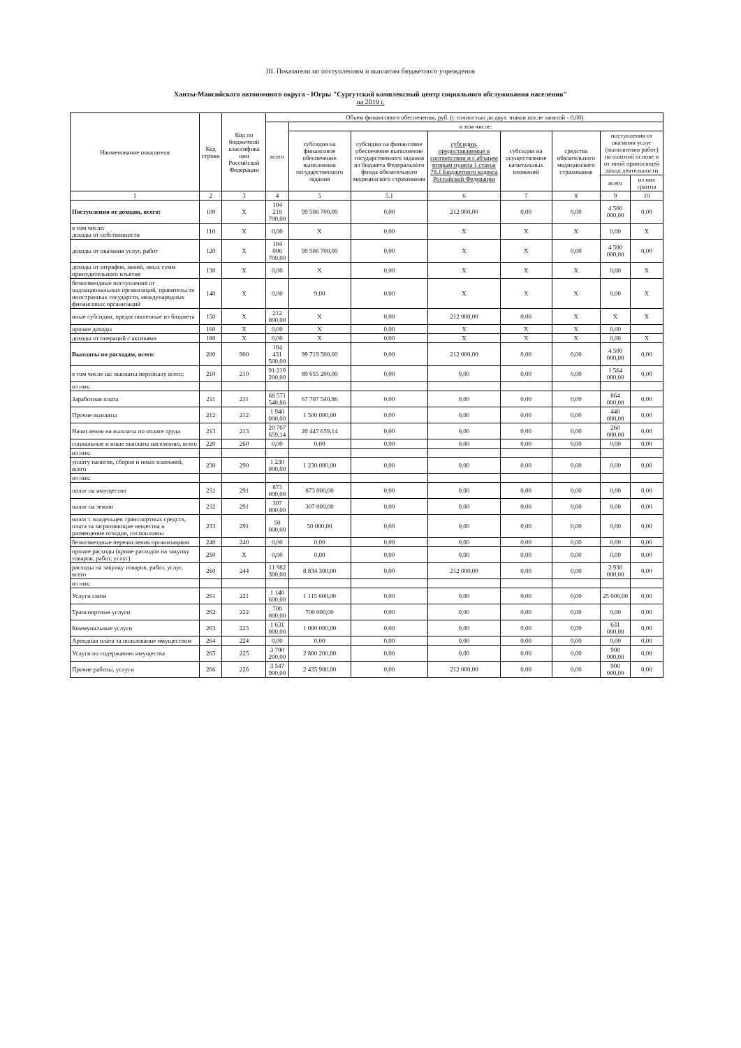III. Показатели по поступлениям и выплатам бюджетного учреждения
Ханты-Мансийского автономного округа - Югры "Сургутский комплексный центр социального обслуживания населения"
на 2019 г.
| Наименование показателя | Код строки | Код по бюджетной классифика ции Российской Федерации | Объем финансового обеспечения, руб. (с точностью до двух знаков после запятой - 0,00) | | | | | | | |
| --- | --- | --- | --- | --- | --- | --- | --- | --- | --- | --- |
| | | | всего | в том числе: | | | | | | |
| | | | | субсидия на финансовое обеспечение выполнения государственного задания | субсидии на финансовое обеспечение выполнение государственного задания из бюджета Федерального фонда обязательного медицинского страхования | субсидии, предоставляемые в соответствии и с абзацем вторым пункта 1 статьи 78.1 Бюджетного кодекса Российской Федерации | субсидии на осуществление капитальных вложений | средства обязательного медицинского страхования | поступления от оказания услуг (выполнения работ) на платной основе и от иной приносящей доход деятельности | |
| | | | | | | | | | всего | из них гранты |
| 1 | 2 | 3 | 4 | 5 | 5.1 | 6 | 7 | 8 | 9 | 10 |
| Поступления от доходов, всего: | 100 | X | 104 218 700,00 | 99 506 700,00 | 0,00 | 212 000,00 | 0,00 | 0,00 | 4 500 000,00 | 0,00 |
| в том числе: доходы от собственности | 110 | X | 0,00 | X | 0,00 | X | X | X | 0,00 | X |
| доходы от оказания услуг, работ | 120 | X | 104 006 700,00 | 99 506 700,00 | 0,00 | X | X | 0,00 | 4 500 000,00 | 0,00 |
| доходы от штрафов, пеней, иных сумм принудительного изъятия | 130 | X | 0,00 | X | 0,00 | X | X | X | 0,00 | X |
| безвозмездные поступления от наднациональных организаций, правительств иностранных государств, международных финансовых организаций | 140 | X | 0,00 | 9,00 | 0,00 | X | X | X | 0,00 | X |
| иные субсидии, предоставленные из бюджета | 150 | X | 212 000,00 | X | 0,00 | 212 000,00 | 0,00 | X | X | X |
| прочие доходы | 160 | X | 0,00 | X | 0,00 | X | X | X | 0,00 | |
| доходы от операций с активами | 180 | X | 0,00 | X | 0,00 | X | X | X | 0,00 | X |
| Выплаты по расходам, всего: | 200 | 900 | 104 431 500,00 | 99 719 500,00 | 0,00 | 212 000,00 | 0,00 | 0,00 | 4 500 000,00 | 0,00 |
| в том числе на: выплаты персоналу всего: | 210 | 210 | 91 219 200,00 | 89 655 200,00 | 0,00 | 0,00 | 0,00 | 0,00 | 1 564 000,00 | 0,00 |
| из них: | | | | | | | | | | |
| Заработная плата | 211 | 211 | 68 571 540,86 | 67 707 540,86 | 0,00 | 0,00 | 0,00 | 0,00 | 864 000,00 | 0,00 |
| Прочие выплаты | 212 | 212 | 1 940 000,00 | 1 500 000,00 | 0,00 | 0,00 | 0,00 | 0,00 | 440 000,00 | 0,00 |
| Начисления на выплаты по оплате труда | 213 | 213 | 20 707 659,14 | 20 447 659,14 | 0,00 | 0,00 | 0,00 | 0,00 | 260 000,00 | 0,00 |
| социальные и иные выплаты населению, всего | 220 | 260 | 0,00 | 0,00 | 0,00 | 0,00 | 0,00 | 0,00 | 0,00 | 0,00 |
| из них: | | | | | | | | | | |
| уплату налогов, сборов и иных платежей, всего | 230 | 290 | 1 230 000,00 | 1 230 000,00 | 0,00 | 0,00 | 0,00 | 0,00 | 0,00 | 0,00 |
| из них: | | | | | | | | | | |
| налог на имущество | 231 | 291 | 873 000,00 | 873 000,00 | 0,00 | 0,00 | 0,00 | 0,00 | 0,00 | 0,00 |
| налог на землю | 232 | 291 | 307 000,00 | 307 000,00 | 0,00 | 0,00 | 0,00 | 0,00 | 0,00 | 0,00 |
| налог с владельцев транспортных средств, плата за загрязняющие вещества и размещение отходов, госпошлины | 233 | 291 | 50 000,00 | 50 000,00 | 0,00 | 0,00 | 0,00 | 0,00 | 0,00 | 0,00 |
| безвозмездные перечисления организациям | 240 | 240 | 0,00 | 0,00 | 0,00 | 0,00 | 0,00 | 0,00 | 0,00 | 0,00 |
| прочие расходы (кроме расходов на закупку товаров, работ, услуг) | 250 | X | 0,00 | 0,00 | 0,00 | 0,00 | 0,00 | 0,00 | 0,00 | 0,00 |
| расходы на закупку товаров, работ, услуг, всего | 260 | 244 | 11 982 300,00 | 8 834 300,00 | 0,00 | 212 000,00 | 0,00 | 0,00 | 2 936 000,00 | 0,00 |
| из них: | | | | | | | | | | |
| Услуги связи | 261 | 221 | 1 140 600,00 | 1 115 600,00 | 0,00 | 0,00 | 0,00 | 0,00 | 25 000,00 | 0,00 |
| Транспортные услуги | 262 | 222 | 700 000,00 | 700 000,00 | 0,00 | 0,00 | 0,00 | 0,00 | 0,00 | 0,00 |
| Коммунальные услуги | 263 | 223 | 1 631 000,00 | 1 000 000,00 | 0,00 | 0,00 | 0,00 | 0,00 | 631 000,00 | 0,00 |
| Арендная плата за пользование имуществом | 264 | 224 | 0,00 | 0,00 | 0,00 | 0,00 | 0,00 | 0,00 | 0,00 | 0,00 |
| Услуги по содержанию имущества | 265 | 225 | 3 700 200,00 | 2 800 200,00 | 0,00 | 0,00 | 0,00 | 0,00 | 900 000,00 | 0,00 |
| Прочие работы, услуги | 266 | 226 | 3 547 900,00 | 2 435 900,00 | 0,00 | 212 000,00 | 0,00 | 0,00 | 900 000,00 | 0,00 |